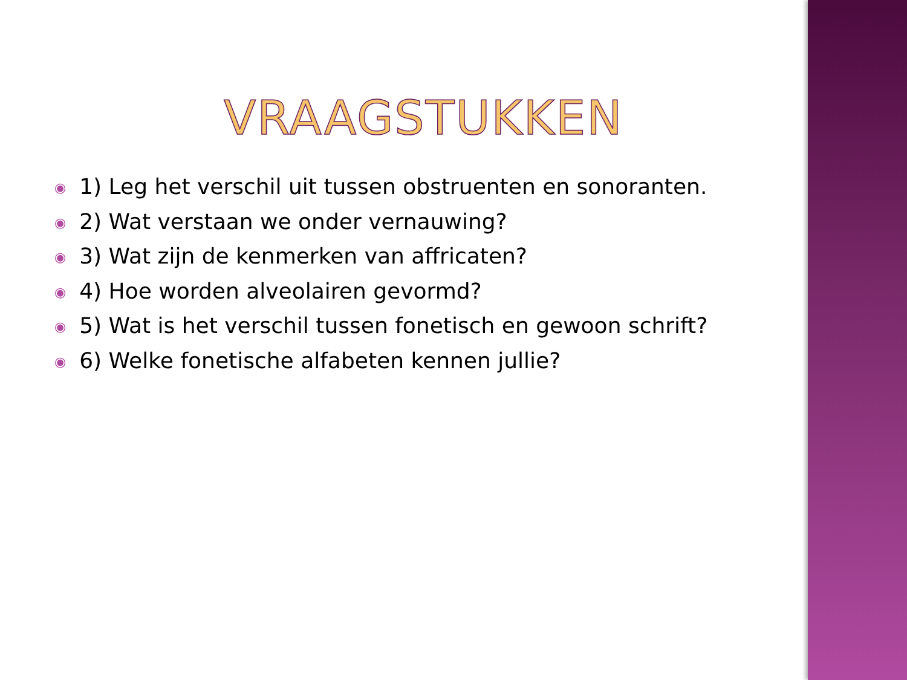VRAAGSTUKKEN
◉ 1) Leg het verschil uit tussen obstruenten en sonoranten.
◉ 2) Wat verstaan we onder vernauwing?
◉ 3) Wat zijn de kenmerken van affricaten?
◉ 4) Hoe worden alveolairen gevormd?
◉ 5) Wat is het verschil tussen fonetisch en gewoon schrift?
◉ 6) Welke fonetische alfabeten kennen jullie?